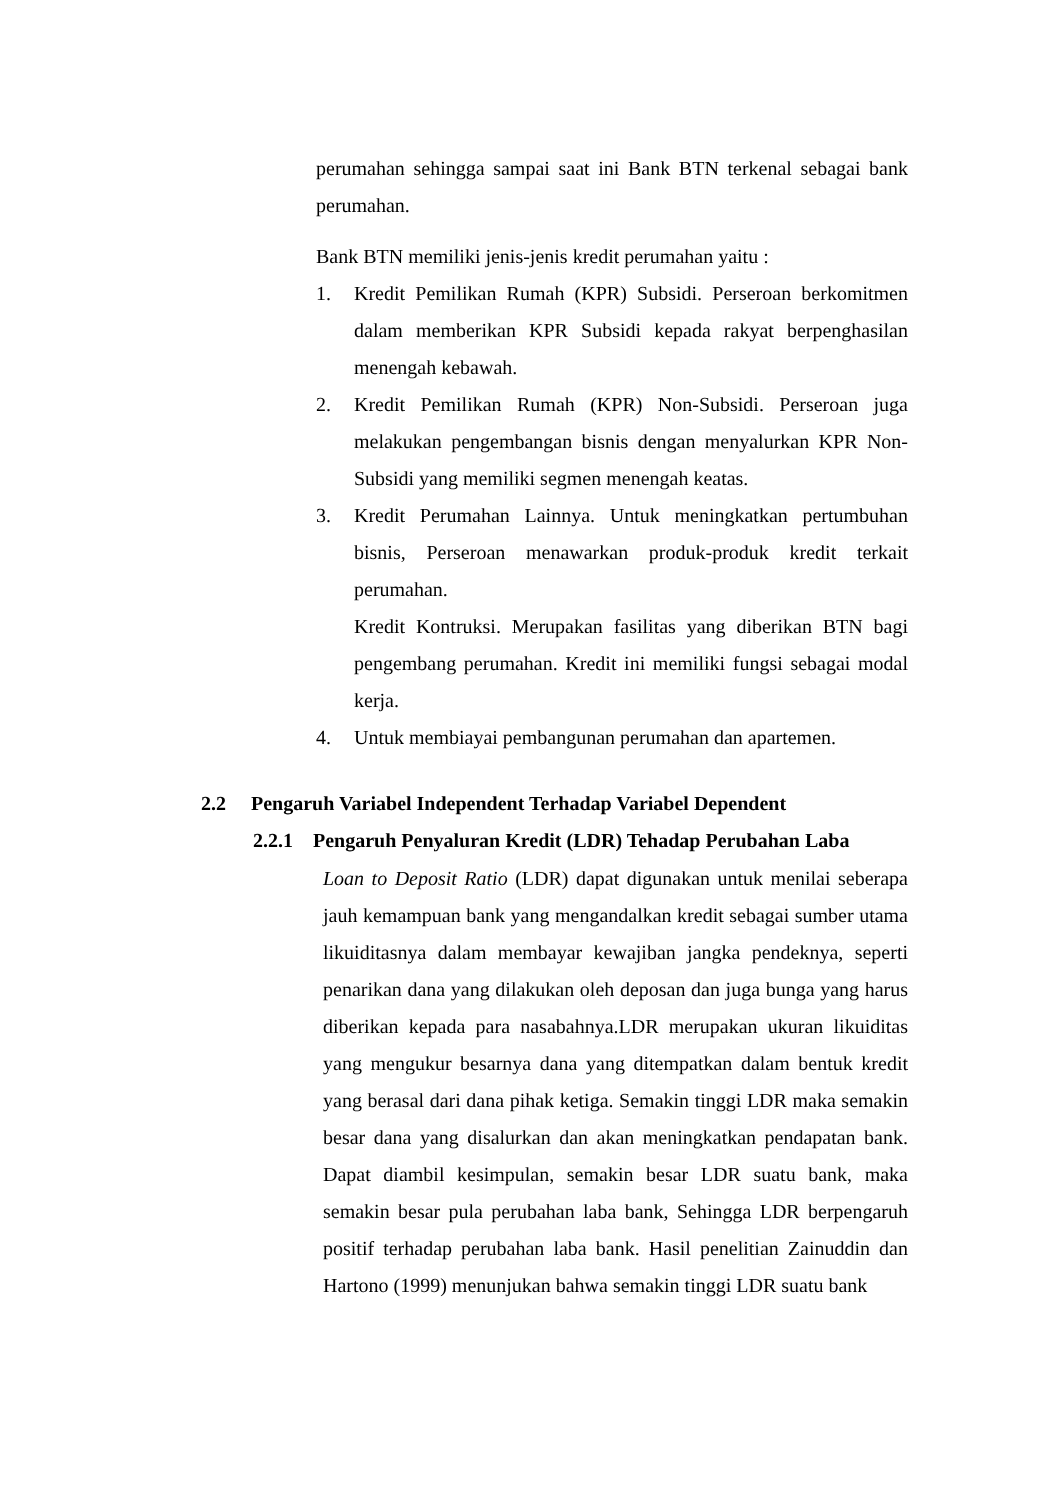perumahan sehingga sampai saat ini Bank BTN terkenal sebagai bank perumahan.
Bank BTN memiliki jenis-jenis kredit perumahan yaitu :
1. Kredit Pemilikan Rumah (KPR) Subsidi. Perseroan berkomitmen dalam memberikan KPR Subsidi kepada rakyat berpenghasilan menengah kebawah.
2. Kredit Pemilikan Rumah (KPR) Non-Subsidi. Perseroan juga melakukan pengembangan bisnis dengan menyalurkan KPR Non-Subsidi yang memiliki segmen menengah keatas.
3. Kredit Perumahan Lainnya. Untuk meningkatkan pertumbuhan bisnis, Perseroan menawarkan produk-produk kredit terkait perumahan.
Kredit Kontruksi. Merupakan fasilitas yang diberikan BTN bagi pengembang perumahan. Kredit ini memiliki fungsi sebagai modal kerja.
4. Untuk membiayai pembangunan perumahan dan apartemen.
2.2 Pengaruh Variabel Independent Terhadap Variabel Dependent
2.2.1 Pengaruh Penyaluran Kredit (LDR) Tehadap Perubahan Laba
Loan to Deposit Ratio (LDR) dapat digunakan untuk menilai seberapa jauh kemampuan bank yang mengandalkan kredit sebagai sumber utama likuiditasnya dalam membayar kewajiban jangka pendeknya, seperti penarikan dana yang dilakukan oleh deposan dan juga bunga yang harus diberikan kepada para nasabahnya.LDR merupakan ukuran likuiditas yang mengukur besarnya dana yang ditempatkan dalam bentuk kredit yang berasal dari dana pihak ketiga. Semakin tinggi LDR maka semakin besar dana yang disalurkan dan akan meningkatkan pendapatan bank. Dapat diambil kesimpulan, semakin besar LDR suatu bank, maka semakin besar pula perubahan laba bank, Sehingga LDR berpengaruh positif terhadap perubahan laba bank. Hasil penelitian Zainuddin dan Hartono (1999) menunjukan bahwa semakin tinggi LDR suatu bank